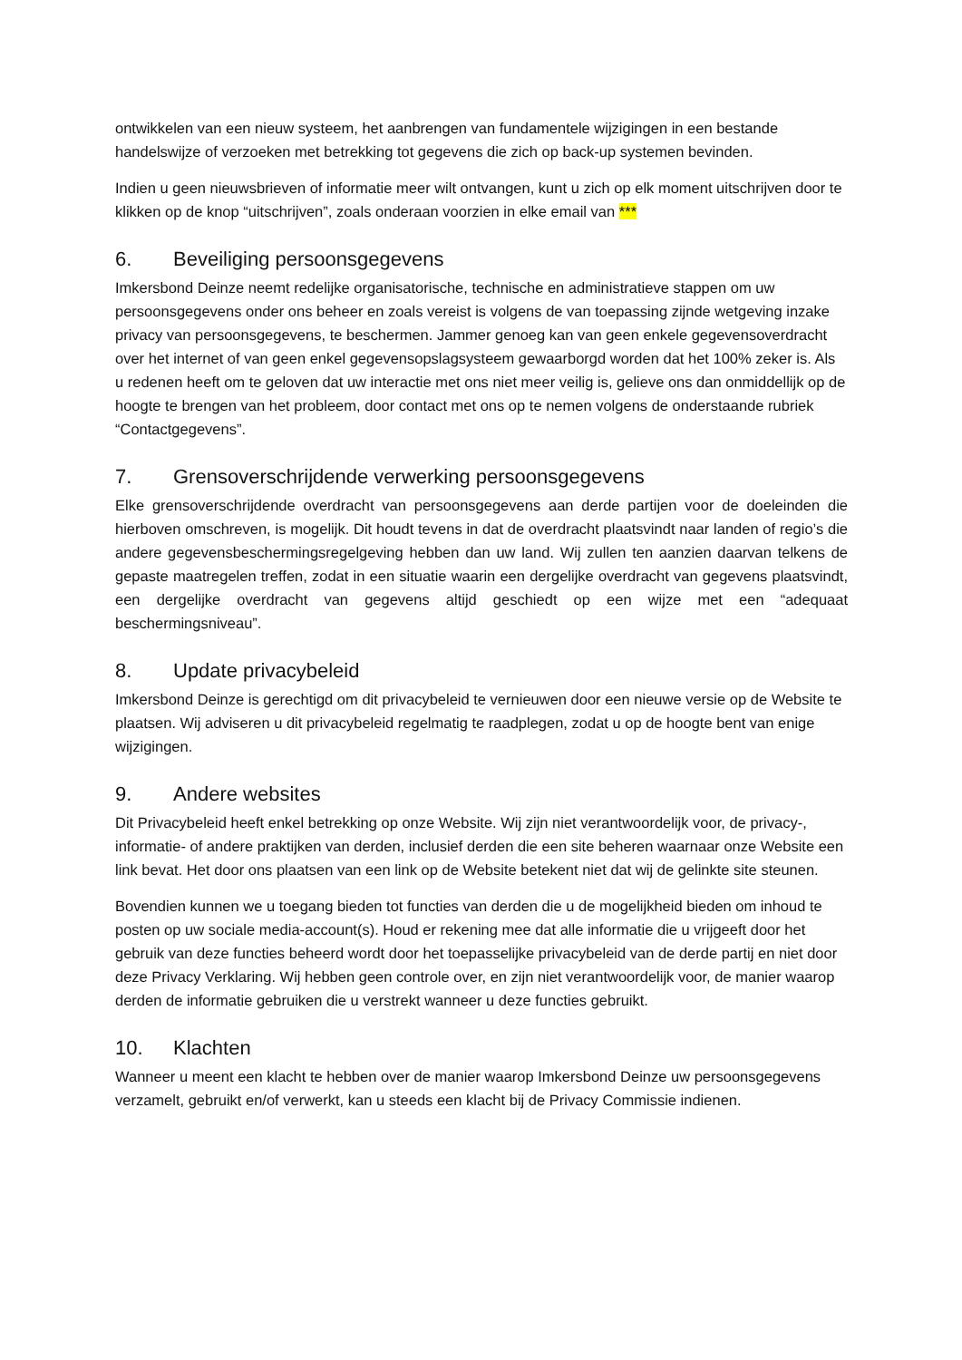ontwikkelen van een nieuw systeem, het aanbrengen van fundamentele wijzigingen in een bestande handelswijze of verzoeken met betrekking tot gegevens die zich op back-up systemen bevinden.
Indien u geen nieuwsbrieven of informatie meer wilt ontvangen, kunt u zich op elk moment uitschrijven door te klikken op de knop “uitschrijven”, zoals onderaan voorzien in elke email van ***
6. Beveiliging persoonsgegevens
Imkersbond Deinze neemt redelijke organisatorische, technische en administratieve stappen om uw persoonsgegevens onder ons beheer en zoals vereist is volgens de van toepassing zijnde wetgeving inzake privacy van persoonsgegevens, te beschermen. Jammer genoeg kan van geen enkele gegevensoverdracht over het internet of van geen enkel gegevensopslagsysteem gewaarborgd worden dat het 100% zeker is. Als u redenen heeft om te geloven dat uw interactie met ons niet meer veilig is, gelieve ons dan onmiddellijk op de hoogte te brengen van het probleem, door contact met ons op te nemen volgens de onderstaande rubriek “Contactgegevens”.
7. Grensoverschrijdende verwerking persoonsgegevens
Elke grensoverschrijdende overdracht van persoonsgegevens aan derde partijen voor de doeleinden die hierboven omschreven, is mogelijk. Dit houdt tevens in dat de overdracht plaatsvindt naar landen of regio’s die andere gegevensbeschermingsregelgeving hebben dan uw land. Wij zullen ten aanzien daarvan telkens de gepaste maatregelen treffen, zodat in een situatie waarin een dergelijke overdracht van gegevens plaatsvindt, een dergelijke overdracht van gegevens altijd geschiedt op een wijze met een “adequaat beschermingsniveau”.
8. Update privacybeleid
Imkersbond Deinze is gerechtigd om dit privacybeleid te vernieuwen door een nieuwe versie op de Website te plaatsen. Wij adviseren u dit privacybeleid regelmatig te raadplegen, zodat u op de hoogte bent van enige wijzigingen.
9. Andere websites
Dit Privacybeleid heeft enkel betrekking op onze Website. Wij zijn niet verantwoordelijk voor, de privacy-, informatie- of andere praktijken van derden, inclusief derden die een site beheren waarnaar onze Website een link bevat. Het door ons plaatsen van een link op de Website betekent niet dat wij de gelinkte site steunen.
Bovendien kunnen we u toegang bieden tot functies van derden die u de mogelijkheid bieden om inhoud te posten op uw sociale media-account(s). Houd er rekening mee dat alle informatie die u vrijgeeft door het gebruik van deze functies beheerd wordt door het toepasselijke privacybeleid van de derde partij en niet door deze Privacy Verklaring. Wij hebben geen controle over, en zijn niet verantwoordelijk voor, de manier waarop derden de informatie gebruiken die u verstrekt wanneer u deze functies gebruikt.
10. Klachten
Wanneer u meent een klacht te hebben over de manier waarop Imkersbond Deinze uw persoonsgegevens verzamelt, gebruikt en/of verwerkt, kan u steeds een klacht bij de Privacy Commissie indienen.